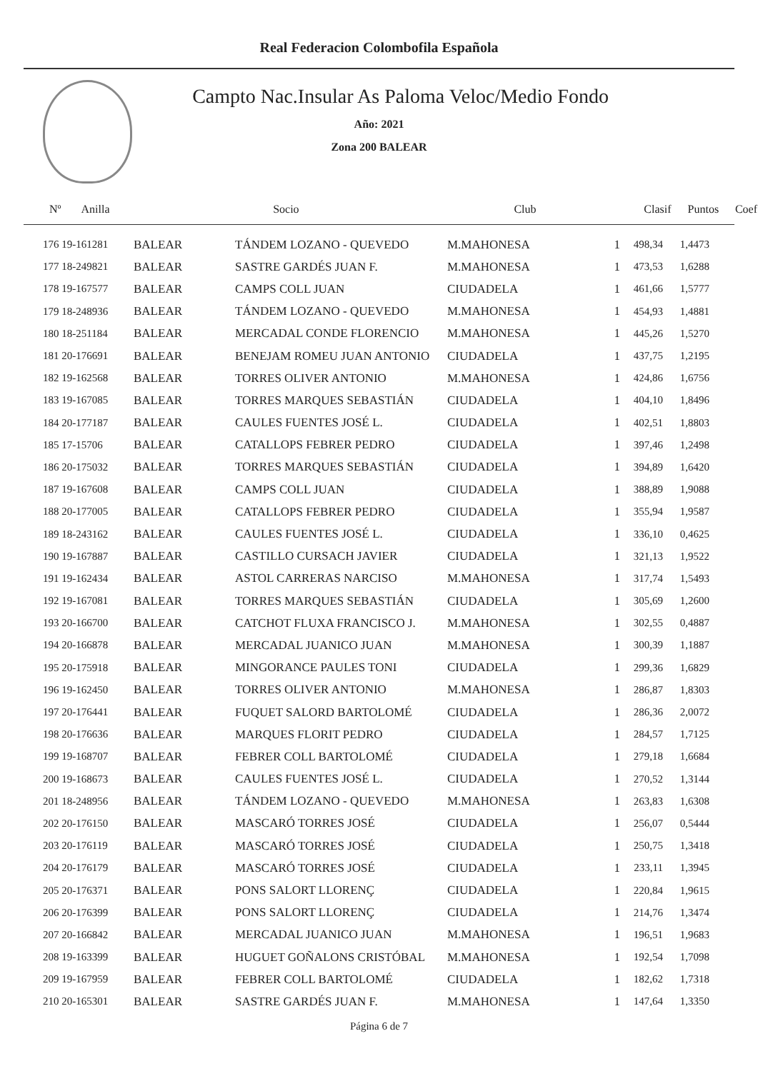Real Federacion Colombofila Española
Campto Nac.Insular As Paloma Veloc/Medio Fondo
Año: 2021
Zona 200 BALEAR
| Nº Anilla | | Socio | Club | Clasif | Puntos | Coef |
| --- | --- | --- | --- | --- | --- | --- |
| 176 19-161281 | BALEAR | TÁNDEM LOZANO - QUEVEDO | M.MAHONESA | 1 | 498,34 | 1,4473 |
| 177 18-249821 | BALEAR | SASTRE GARDÉS JUAN F. | M.MAHONESA | 1 | 473,53 | 1,6288 |
| 178 19-167577 | BALEAR | CAMPS COLL JUAN | CIUDADELA | 1 | 461,66 | 1,5777 |
| 179 18-248936 | BALEAR | TÁNDEM LOZANO - QUEVEDO | M.MAHONESA | 1 | 454,93 | 1,4881 |
| 180 18-251184 | BALEAR | MERCADAL CONDE FLORENCIO | M.MAHONESA | 1 | 445,26 | 1,5270 |
| 181 20-176691 | BALEAR | BENEJAM ROMEU JUAN ANTONIO | CIUDADELA | 1 | 437,75 | 1,2195 |
| 182 19-162568 | BALEAR | TORRES OLIVER ANTONIO | M.MAHONESA | 1 | 424,86 | 1,6756 |
| 183 19-167085 | BALEAR | TORRES MARQUES SEBASTIÁN | CIUDADELA | 1 | 404,10 | 1,8496 |
| 184 20-177187 | BALEAR | CAULES FUENTES JOSÉ L. | CIUDADELA | 1 | 402,51 | 1,8803 |
| 185 17-15706 | BALEAR | CATALLOPS FEBRER PEDRO | CIUDADELA | 1 | 397,46 | 1,2498 |
| 186 20-175032 | BALEAR | TORRES MARQUES SEBASTIÁN | CIUDADELA | 1 | 394,89 | 1,6420 |
| 187 19-167608 | BALEAR | CAMPS COLL JUAN | CIUDADELA | 1 | 388,89 | 1,9088 |
| 188 20-177005 | BALEAR | CATALLOPS FEBRER PEDRO | CIUDADELA | 1 | 355,94 | 1,9587 |
| 189 18-243162 | BALEAR | CAULES FUENTES JOSÉ L. | CIUDADELA | 1 | 336,10 | 0,4625 |
| 190 19-167887 | BALEAR | CASTILLO CURSACH JAVIER | CIUDADELA | 1 | 321,13 | 1,9522 |
| 191 19-162434 | BALEAR | ASTOL CARRERAS NARCISO | M.MAHONESA | 1 | 317,74 | 1,5493 |
| 192 19-167081 | BALEAR | TORRES MARQUES SEBASTIÁN | CIUDADELA | 1 | 305,69 | 1,2600 |
| 193 20-166700 | BALEAR | CATCHOT FLUXA FRANCISCO J. | M.MAHONESA | 1 | 302,55 | 0,4887 |
| 194 20-166878 | BALEAR | MERCADAL JUANICO JUAN | M.MAHONESA | 1 | 300,39 | 1,1887 |
| 195 20-175918 | BALEAR | MINGORANCE PAULES TONI | CIUDADELA | 1 | 299,36 | 1,6829 |
| 196 19-162450 | BALEAR | TORRES OLIVER ANTONIO | M.MAHONESA | 1 | 286,87 | 1,8303 |
| 197 20-176441 | BALEAR | FUQUET SALORD BARTOLOMÉ | CIUDADELA | 1 | 286,36 | 2,0072 |
| 198 20-176636 | BALEAR | MARQUES FLORIT PEDRO | CIUDADELA | 1 | 284,57 | 1,7125 |
| 199 19-168707 | BALEAR | FEBRER COLL BARTOLOMÉ | CIUDADELA | 1 | 279,18 | 1,6684 |
| 200 19-168673 | BALEAR | CAULES FUENTES JOSÉ L. | CIUDADELA | 1 | 270,52 | 1,3144 |
| 201 18-248956 | BALEAR | TÁNDEM LOZANO - QUEVEDO | M.MAHONESA | 1 | 263,83 | 1,6308 |
| 202 20-176150 | BALEAR | MASCARÓ TORRES JOSÉ | CIUDADELA | 1 | 256,07 | 0,5444 |
| 203 20-176119 | BALEAR | MASCARÓ TORRES JOSÉ | CIUDADELA | 1 | 250,75 | 1,3418 |
| 204 20-176179 | BALEAR | MASCARÓ TORRES JOSÉ | CIUDADELA | 1 | 233,11 | 1,3945 |
| 205 20-176371 | BALEAR | PONS SALORT LLORENÇ | CIUDADELA | 1 | 220,84 | 1,9615 |
| 206 20-176399 | BALEAR | PONS SALORT LLORENÇ | CIUDADELA | 1 | 214,76 | 1,3474 |
| 207 20-166842 | BALEAR | MERCADAL JUANICO JUAN | M.MAHONESA | 1 | 196,51 | 1,9683 |
| 208 19-163399 | BALEAR | HUGUET GOÑALONS CRISTÓBAL | M.MAHONESA | 1 | 192,54 | 1,7098 |
| 209 19-167959 | BALEAR | FEBRER COLL BARTOLOMÉ | CIUDADELA | 1 | 182,62 | 1,7318 |
| 210 20-165301 | BALEAR | SASTRE GARDÉS JUAN F. | M.MAHONESA | 1 | 147,64 | 1,3350 |
Página 6 de 7